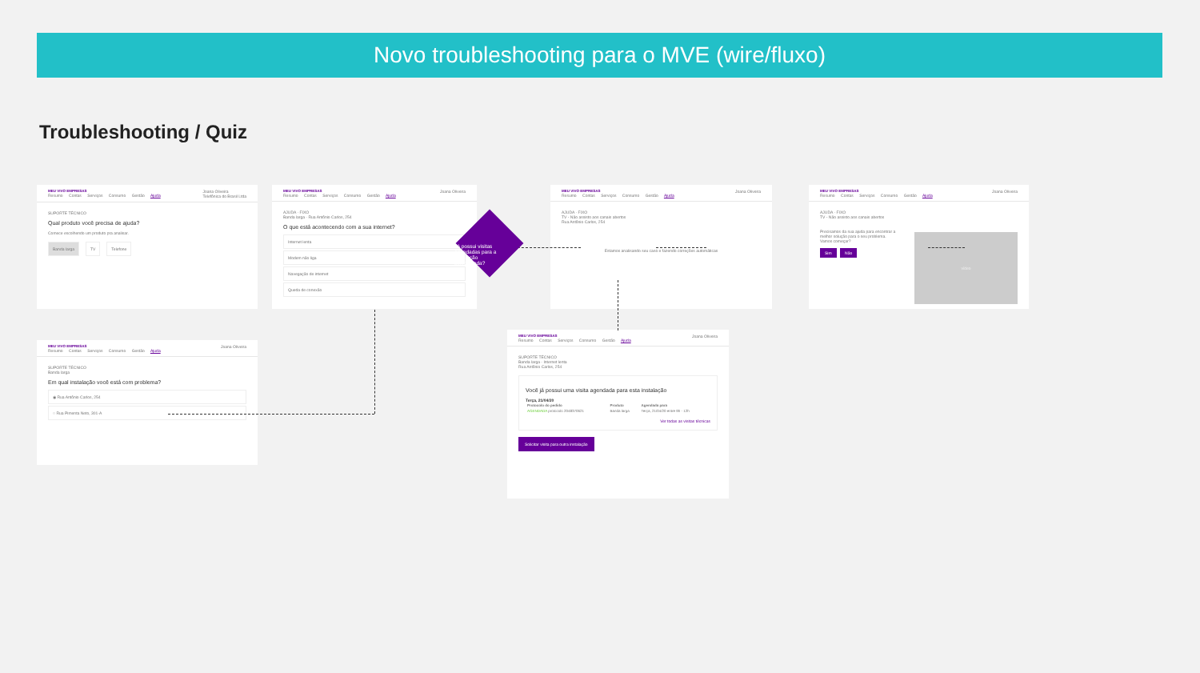Novo troubleshooting para o MVE (wire/fluxo)
Troubleshooting / Quiz
MEU VIVO EMPRESAS
Resumo Contas Serviços Consumo Gestão Ajuda
Joana Oliveira
Telefônica do Brasil Ltda
SUPORTE TÉCNICO
Qual produto você precisa de ajuda?
Comece escolhendo um produto pra analisar.
Banda larga TV Telefone
MEU VIVO EMPRESAS
Resumo Contas Serviços Consumo Gestão Ajuda
Joana Oliveira
AJUDA · FIXO
Banda larga · Rua Antônio Carlos, 254
O que está acontecendo com a sua internet?
Internet lenta
Modem não liga
Navegação de internet
Queda de conexão
Já possui visitas agendadas para a instalação selecionada?
MEU VIVO EMPRESAS
Resumo Contas Serviços Consumo Gestão Ajuda
Joana Oliveira
AJUDA · FIXO
TV - Não assisto aos canais abertos
Rua Antônio Carlos, 254
Estamos analisando seu caso e fazendo correções automáticas
MEU VIVO EMPRESAS
Resumo Contas Serviços Consumo Gestão Ajuda
Joana Oliveira
AJUDA · FIXO
TV - Não assisto aos canais abertos
Precisamos da sua ajuda para encontrar a melhor solução para o seu problema.
Vamos começar?
Sim Não
vídeo
MEU VIVO EMPRESAS
Resumo Contas Serviços Consumo Gestão Ajuda
Joana Oliveira
SUPORTE TÉCNICO
Banda larga
Em qual instalação você está com problema?
◉ Rua Antônio Carlos, 254
○ Rua Pimenta Neto, 301-A
MEU VIVO EMPRESAS
Resumo Contas Serviços Consumo Gestão Ajuda
Joana Oliveira
SUPORTE TÉCNICO
Banda larga - Internet lenta
Rua Antônio Carlos, 254
Você já possui uma visita agendada para esta instalação
Terça, 21/04/20
| Protocolo do pedido | Produto | Agendada para |
| --- | --- | --- |
| AGENDADA protocolo 2048370621 | Banda larga | Terça, 21/04/20 entre 9h - 12h |
Ver todas as visitas técnicas
Solicitar visita para outra instalação